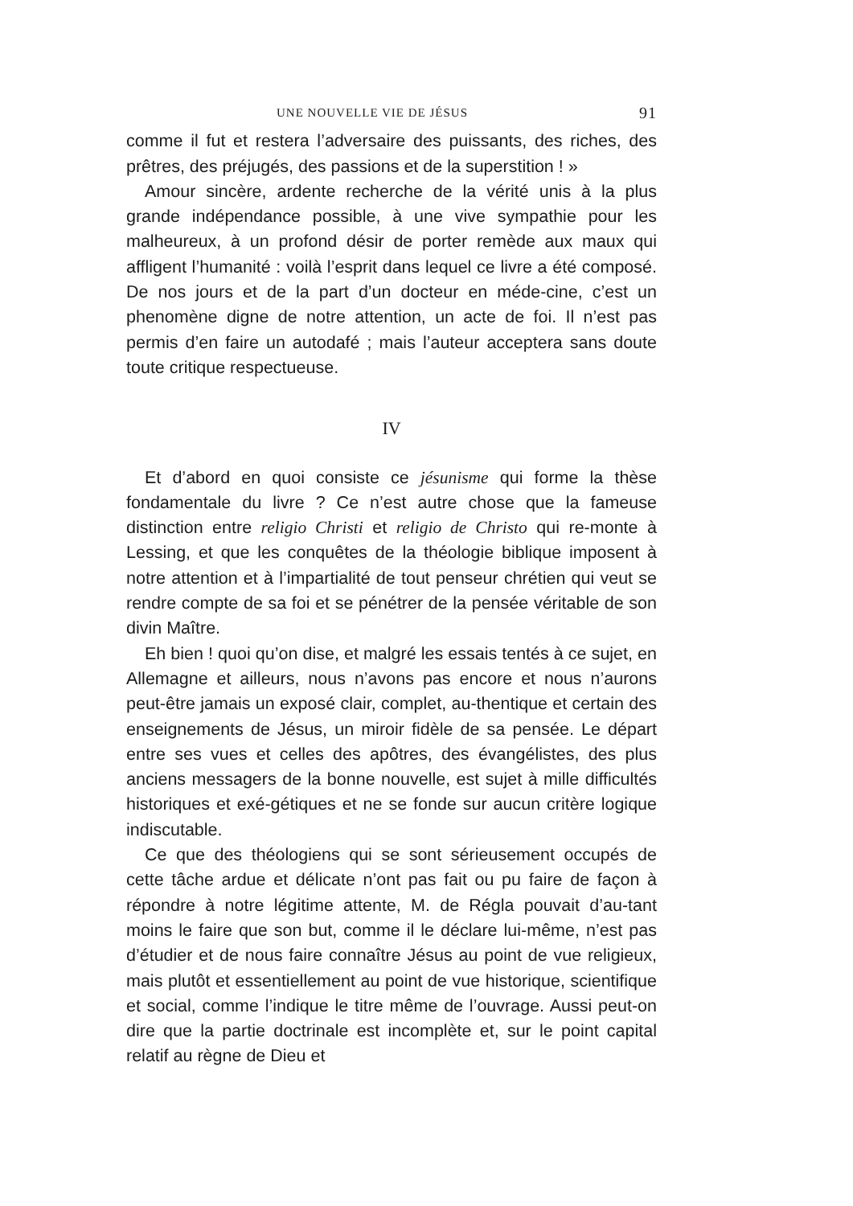UNE NOUVELLE VIE DE JÉSUS 91
comme il fut et restera l’adversaire des puissants, des riches, des prêtres, des préjugés, des passions et de la superstition ! »
Amour sincère, ardente recherche de la vérité unis à la plus grande indépendance possible, à une vive sympathie pour les malheureux, à un profond désir de porter remède aux maux qui affligent l’humanité : voilà l’esprit dans lequel ce livre a été composé. De nos jours et de la part d’un docteur en méde-cine, c’est un phenomène digne de notre attention, un acte de foi. Il n’est pas permis d’en faire un autodafé ; mais l’auteur acceptera sans doute toute critique respectueuse.
IV
Et d’abord en quoi consiste ce jésunisme qui forme la thèse fondamentale du livre ? Ce n’est autre chose que la fameuse distinction entre religio Christi et religio de Christo qui re-monte à Lessing, et que les conquêtes de la théologie biblique imposent à notre attention et à l’impartialité de tout penseur chrétien qui veut se rendre compte de sa foi et se pénétrer de la pensée véritable de son divin Maître.
Eh bien ! quoi qu’on dise, et malgré les essais tentés à ce sujet, en Allemagne et ailleurs, nous n’avons pas encore et nous n’aurons peut-être jamais un exposé clair, complet, au-thentique et certain des enseignements de Jésus, un miroir fidèle de sa pensée. Le départ entre ses vues et celles des apôtres, des évangélistes, des plus anciens messagers de la bonne nouvelle, est sujet à mille difficultés historiques et exé-gétiques et ne se fonde sur aucun critère logique indiscutable.
Ce que des théologiens qui se sont sérieusement occupés de cette tâche ardue et délicate n’ont pas fait ou pu faire de façon à répondre à notre légitime attente, M. de Régla pouvait d’au-tant moins le faire que son but, comme il le déclare lui-même, n’est pas d’étudier et de nous faire connaître Jésus au point de vue religieux, mais plutôt et essentiellement au point de vue historique, scientifique et social, comme l’indique le titre même de l’ouvrage. Aussi peut-on dire que la partie doctrinale est incomplète et, sur le point capital relatif au règne de Dieu et